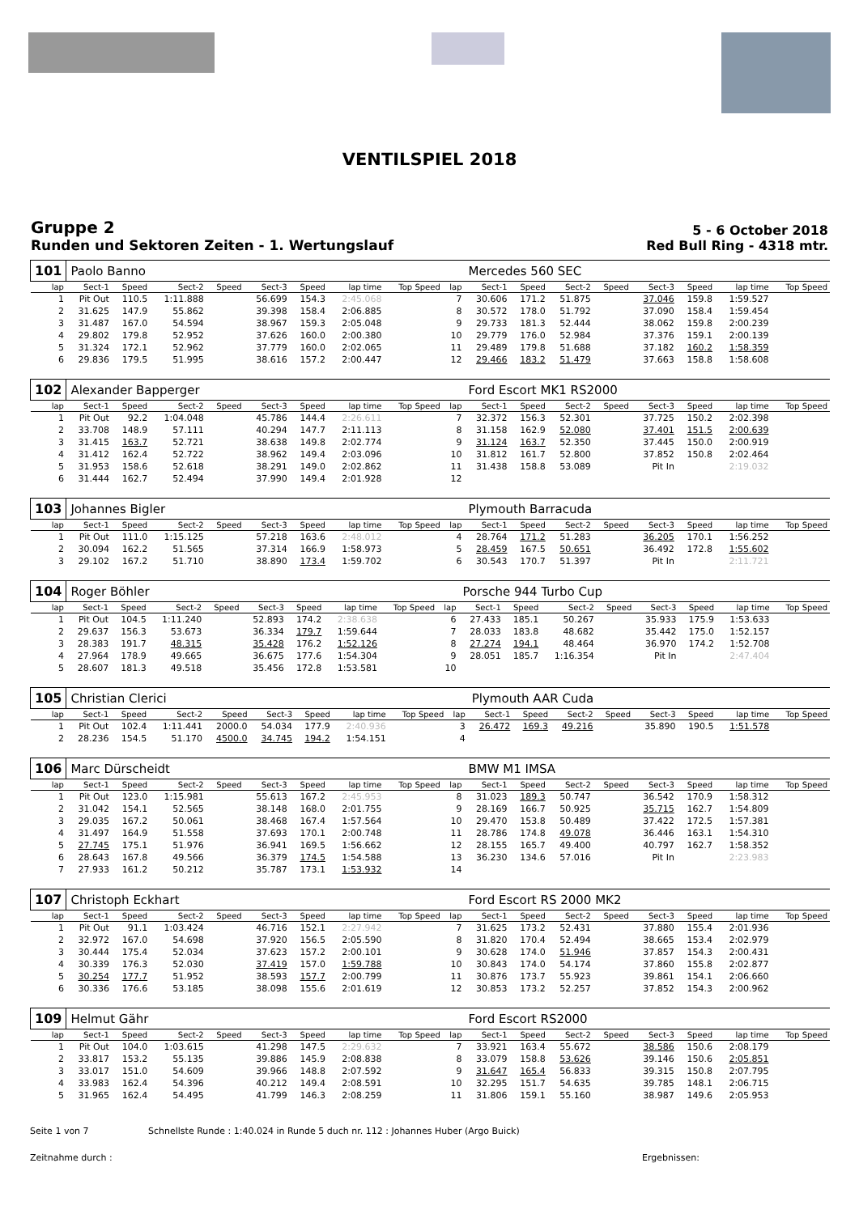VENTILSPIEL 2018
Gruppe 2
Runden und Sektoren Zeiten - 1. Wertungslauf
5 - 6 October 2018
Red Bull Ring - 4318 mtr.
| 101 | Paolo Banno | | | | | | | | | Mercedes 560 SEC | | | | | | | |
| lap | Sect-1 | Speed | Sect-2 | Speed | Sect-3 | Speed | lap time | Top Speed | lap | Sect-1 | Speed | Sect-2 | Speed | Sect-3 | Speed | lap time | Top Speed |
| 1 | Pit Out | 110.5 | 1:11.888 | | 56.699 | 154.3 | 2:45.068 | | 7 | 30.606 | 171.2 | 51.875 | | 37.046 | 159.8 | 1:59.527 | |
| 2 | 31.625 | 147.9 | 55.862 | | 39.398 | 158.4 | 2:06.885 | | 8 | 30.572 | 178.0 | 51.792 | | 37.090 | 158.4 | 1:59.454 | |
| 3 | 31.487 | 167.0 | 54.594 | | 38.967 | 159.3 | 2:05.048 | | 9 | 29.733 | 181.3 | 52.444 | | 38.062 | 159.8 | 2:00.239 | |
| 4 | 29.802 | 179.8 | 52.952 | | 37.626 | 160.0 | 2:00.380 | | 10 | 29.779 | 176.0 | 52.984 | | 37.376 | 159.1 | 2:00.139 | |
| 5 | 31.324 | 172.1 | 52.962 | | 37.779 | 160.0 | 2:02.065 | | 11 | 29.489 | 179.8 | 51.688 | | 37.182 | 160.2 | 1:58.359 | |
| 6 | 29.836 | 179.5 | 51.995 | | 38.616 | 157.2 | 2:00.447 | | 12 | 29.466 | 183.2 | 51.479 | | 37.663 | 158.8 | 1:58.608 | |
| 102 | Alexander Bapperger | | | | | | | | | Ford Escort MK1 RS2000 | | | | | | | |
| lap | Sect-1 | Speed | Sect-2 | Speed | Sect-3 | Speed | lap time | Top Speed | lap | Sect-1 | Speed | Sect-2 | Speed | Sect-3 | Speed | lap time | Top Speed |
| 1 | Pit Out | 92.2 | 1:04.048 | | 45.786 | 144.4 | 2:26.611 | | 7 | 32.372 | 156.3 | 52.301 | | 37.725 | 150.2 | 2:02.398 | |
| 2 | 33.708 | 148.9 | 57.111 | | 40.294 | 147.7 | 2:11.113 | | 8 | 31.158 | 162.9 | 52.080 | | 37.401 | 151.5 | 2:00.639 | |
| 3 | 31.415 | 163.7 | 52.721 | | 38.638 | 149.8 | 2:02.774 | | 9 | 31.124 | 163.7 | 52.350 | | 37.445 | 150.0 | 2:00.919 | |
| 4 | 31.412 | 162.4 | 52.722 | | 38.962 | 149.4 | 2:03.096 | | 10 | 31.812 | 161.7 | 52.800 | | 37.852 | 150.8 | 2:02.464 | |
| 5 | 31.953 | 158.6 | 52.618 | | 38.291 | 149.0 | 2:02.862 | | 11 | 31.438 | 158.8 | 53.089 | | Pit In | | 2:19.032 | |
| 6 | 31.444 | 162.7 | 52.494 | | 37.990 | 149.4 | 2:01.928 | | 12 | | | | | | | | |
| 103 | Johannes Bigler | | | | | | | | | Plymouth Barracuda | | | | | | | |
| lap | Sect-1 | Speed | Sect-2 | Speed | Sect-3 | Speed | lap time | Top Speed | lap | Sect-1 | Speed | Sect-2 | Speed | Sect-3 | Speed | lap time | Top Speed |
| 1 | Pit Out | 111.0 | 1:15.125 | | 57.218 | 163.6 | 2:48.012 | | 4 | 28.764 | 171.2 | 51.283 | | 36.205 | 170.1 | 1:56.252 | |
| 2 | 30.094 | 162.2 | 51.565 | | 37.314 | 166.9 | 1:58.973 | | 5 | 28.459 | 167.5 | 50.651 | | 36.492 | 172.8 | 1:55.602 | |
| 3 | 29.102 | 167.2 | 51.710 | | 38.890 | 173.4 | 1:59.702 | | 6 | 30.543 | 170.7 | 51.397 | | Pit In | | 2:11.721 | |
| 104 | Roger Böhler | | | | | | | | | Porsche 944 Turbo Cup | | | | | | | |
| lap | Sect-1 | Speed | Sect-2 | Speed | Sect-3 | Speed | lap time | Top Speed | lap | Sect-1 | Speed | Sect-2 | Speed | Sect-3 | Speed | lap time | Top Speed |
| 1 | Pit Out | 104.5 | 1:11.240 | | 52.893 | 174.2 | 2:38.638 | | 6 | 27.433 | 185.1 | 50.267 | | 35.933 | 175.9 | 1:53.633 | |
| 2 | 29.637 | 156.3 | 53.673 | | 36.334 | 179.7 | 1:59.644 | | 7 | 28.033 | 183.8 | 48.682 | | 35.442 | 175.0 | 1:52.157 | |
| 3 | 28.383 | 191.7 | 48.315 | | 35.428 | 176.2 | 1:52.126 | | 8 | 27.274 | 194.1 | 48.464 | | 36.970 | 174.2 | 1:52.708 | |
| 4 | 27.964 | 178.9 | 49.665 | | 36.675 | 177.6 | 1:54.304 | | 9 | 28.051 | 185.7 | 1:16.354 | | Pit In | | 2:47.404 | |
| 5 | 28.607 | 181.3 | 49.518 | | 35.456 | 172.8 | 1:53.581 | | 10 | | | | | | | | |
| 105 | Christian Clerici | | | | | | | | | Plymouth AAR Cuda | | | | | | | |
| lap | Sect-1 | Speed | Sect-2 | Speed | Sect-3 | Speed | lap time | Top Speed | lap | Sect-1 | Speed | Sect-2 | Speed | Sect-3 | Speed | lap time | Top Speed |
| 1 | Pit Out | 102.4 | 1:11.441 | 2000.0 | 54.034 | 177.9 | 2:40.936 | | 3 | 26.472 | 169.3 | 49.216 | | 35.890 | 190.5 | 1:51.578 | |
| 2 | 28.236 | 154.5 | 51.170 | 4500.0 | 34.745 | 194.2 | 1:54.151 | | 4 | | | | | | | | |
| 106 | Marc Dürscheidt | | | | | | | | | BMW M1 IMSA | | | | | | | |
| lap | Sect-1 | Speed | Sect-2 | Speed | Sect-3 | Speed | lap time | Top Speed | lap | Sect-1 | Speed | Sect-2 | Speed | Sect-3 | Speed | lap time | Top Speed |
| 1 | Pit Out | 123.0 | 1:15.981 | | 55.613 | 167.2 | 2:45.953 | | 8 | 31.023 | 189.3 | 50.747 | | 36.542 | 170.9 | 1:58.312 | |
| 2 | 31.042 | 154.1 | 52.565 | | 38.148 | 168.0 | 2:01.755 | | 9 | 28.169 | 166.7 | 50.925 | | 35.715 | 162.7 | 1:54.809 | |
| 3 | 29.035 | 167.2 | 50.061 | | 38.468 | 167.4 | 1:57.564 | | 10 | 29.470 | 153.8 | 50.489 | | 37.422 | 172.5 | 1:57.381 | |
| 4 | 31.497 | 164.9 | 51.558 | | 37.693 | 170.1 | 2:00.748 | | 11 | 28.786 | 174.8 | 49.078 | | 36.446 | 163.1 | 1:54.310 | |
| 5 | 27.745 | 175.1 | 51.976 | | 36.941 | 169.5 | 1:56.662 | | 12 | 28.155 | 165.7 | 49.400 | | 40.797 | 162.7 | 1:58.352 | |
| 6 | 28.643 | 167.8 | 49.566 | | 36.379 | 174.5 | 1:54.588 | | 13 | 36.230 | 134.6 | 57.016 | | Pit In | | 2:23.983 | |
| 7 | 27.933 | 161.2 | 50.212 | | 35.787 | 173.1 | 1:53.932 | | 14 | | | | | | | | |
| 107 | Christoph Eckhart | | | | | | | | | Ford Escort RS 2000 MK2 | | | | | | | |
| lap | Sect-1 | Speed | Sect-2 | Speed | Sect-3 | Speed | lap time | Top Speed | lap | Sect-1 | Speed | Sect-2 | Speed | Sect-3 | Speed | lap time | Top Speed |
| 1 | Pit Out | 91.1 | 1:03.424 | | 46.716 | 152.1 | 2:27.942 | | 7 | 31.625 | 173.2 | 52.431 | | 37.880 | 155.4 | 2:01.936 | |
| 2 | 32.972 | 167.0 | 54.698 | | 37.920 | 156.5 | 2:05.590 | | 8 | 31.820 | 170.4 | 52.494 | | 38.665 | 153.4 | 2:02.979 | |
| 3 | 30.444 | 175.4 | 52.034 | | 37.623 | 157.2 | 2:00.101 | | 9 | 30.628 | 174.0 | 51.946 | | 37.857 | 154.3 | 2:00.431 | |
| 4 | 30.339 | 176.3 | 52.030 | | 37.419 | 157.0 | 1:59.788 | | 10 | 30.843 | 174.0 | 54.174 | | 37.860 | 155.8 | 2:02.877 | |
| 5 | 30.254 | 177.7 | 51.952 | | 38.593 | 157.7 | 2:00.799 | | 11 | 30.876 | 173.7 | 55.923 | | 39.861 | 154.1 | 2:06.660 | |
| 6 | 30.336 | 176.6 | 53.185 | | 38.098 | 155.6 | 2:01.619 | | 12 | 30.853 | 173.2 | 52.257 | | 37.852 | 154.3 | 2:00.962 | |
| 109 | Helmut Gähr | | | | | | | | | Ford Escort RS2000 | | | | | | | |
| lap | Sect-1 | Speed | Sect-2 | Speed | Sect-3 | Speed | lap time | Top Speed | lap | Sect-1 | Speed | Sect-2 | Speed | Sect-3 | Speed | lap time | Top Speed |
| 1 | Pit Out | 104.0 | 1:03.615 | | 41.298 | 147.5 | 2:29.632 | | 7 | 33.921 | 163.4 | 55.672 | | 38.586 | 150.6 | 2:08.179 | |
| 2 | 33.817 | 153.2 | 55.135 | | 39.886 | 145.9 | 2:08.838 | | 8 | 33.079 | 158.8 | 53.626 | | 39.146 | 150.6 | 2:05.851 | |
| 3 | 33.017 | 151.0 | 54.609 | | 39.966 | 148.8 | 2:07.592 | | 9 | 31.647 | 165.4 | 56.833 | | 39.315 | 150.8 | 2:07.795 | |
| 4 | 33.983 | 162.4 | 54.396 | | 40.212 | 149.4 | 2:08.591 | | 10 | 32.295 | 151.7 | 54.635 | | 39.785 | 148.1 | 2:06.715 | |
| 5 | 31.965 | 162.4 | 54.495 | | 41.799 | 146.3 | 2:08.259 | | 11 | 31.806 | 159.1 | 55.160 | | 38.987 | 149.6 | 2:05.953 | |
Seite 1 von 7 Schnellste Runde : 1:40.024 in Runde 5 duch nr. 112 : Johannes Huber (Argo Buick)
Zeitnahme durch : Ergebnissen: